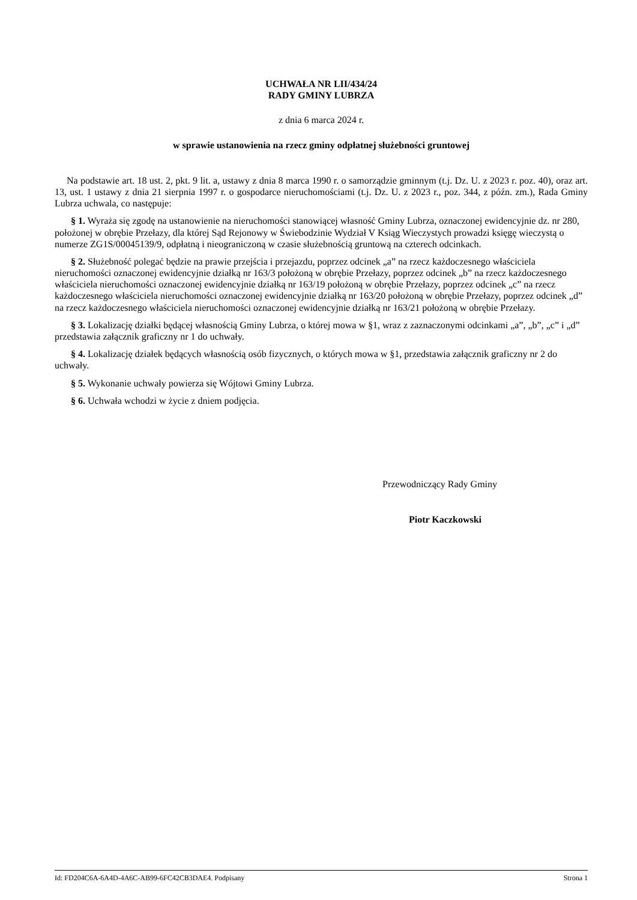UCHWAŁA NR LII/434/24
RADY GMINY LUBRZA
z dnia 6 marca 2024 r.
w sprawie ustanowienia na rzecz gminy odpłatnej służebności gruntowej
Na podstawie art. 18 ust. 2, pkt. 9 lit. a, ustawy z dnia 8 marca 1990 r. o samorządzie gminnym (t.j. Dz. U. z 2023 r. poz. 40), oraz art. 13, ust. 1 ustawy z dnia 21 sierpnia 1997 r. o gospodarce nieruchomościami (t.j. Dz. U. z 2023 r., poz. 344, z późn. zm.), Rada Gminy Lubrza uchwala, co następuje:
§ 1. Wyraża się zgodę na ustanowienie na nieruchomości stanowiącej własność Gminy Lubrza, oznaczonej ewidencyjnie dz. nr 280, położonej w obrębie Przełazy, dla której Sąd Rejonowy w Świebodzinie Wydział V Ksiąg Wieczystych prowadzi księgę wieczystą o numerze ZG1S/00045139/9, odpłatną i nieograniczoną w czasie służebnością gruntową na czterech odcinkach.
§ 2. Służebność polegać będzie na prawie przejścia i przejazdu, poprzez odcinek „a” na rzecz każdoczesnego właściciela nieruchomości oznaczonej ewidencyjnie działką nr 163/3 położoną w obrębie Przełazy, poprzez odcinek „b” na rzecz każdoczesnego właściciela nieruchomości oznaczonej ewidencyjnie działką nr 163/19 położoną w obrębie Przełazy, poprzez odcinek „c” na rzecz każdoczesnego właściciela nieruchomości oznaczonej ewidencyjnie działką nr 163/20 położoną w obrębie Przełazy, poprzez odcinek „d” na rzecz każdoczesnego właściciela nieruchomości oznaczonej ewidencyjnie działką nr 163/21 położoną w obrębie Przełazy.
§ 3. Lokalizację działki będącej własnością Gminy Lubrza, o której mowa w §1, wraz z zaznaczonymi odcinkami „a”, „b”, „c” i „d” przedstawia załącznik graficzny nr 1 do uchwały.
§ 4. Lokalizację działek będących własnością osób fizycznych, o których mowa w §1, przedstawia załącznik graficzny nr 2 do uchwały.
§ 5. Wykonanie uchwały powierza się Wójtowi Gminy Lubrza.
§ 6. Uchwała wchodzi w życie z dniem podjęcia.
Przewodniczący Rady Gminy
Piotr Kaczkowski
Id: FD204C6A-6A4D-4A6C-AB99-6FC42CB3DAE4. Podpisany Strona 1